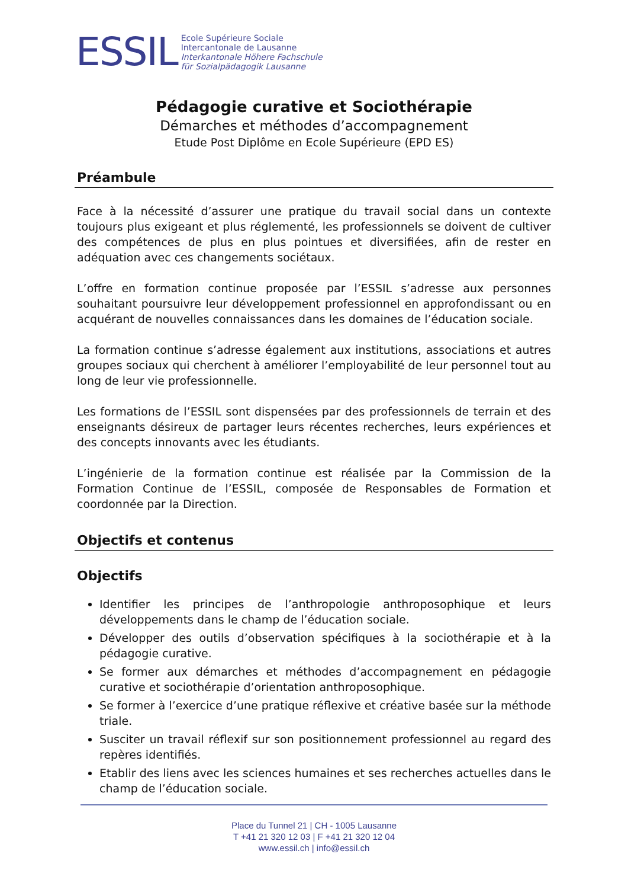ESSIL
Ecole Supérieure Sociale
Intercantonale de Lausanne
Interkantonale Höhere Fachschule
für Sozialpädagogik Lausanne
Pédagogie curative et Sociothérapie
Démarches et méthodes d’accompagnement
Etude Post Diplôme en Ecole Supérieure (EPD ES)
Préambule
Face à la nécessité d’assurer une pratique du travail social dans un contexte toujours plus exigeant et plus réglementé, les professionnels se doivent de cultiver des compétences de plus en plus pointues et diversifiées, afin de rester en adéquation avec ces changements sociétaux.
L’offre en formation continue proposée par l’ESSIL s’adresse aux personnes souhaitant poursuivre leur développement professionnel en approfondissant ou en acquérant de nouvelles connaissances dans les domaines de l’éducation sociale.
La formation continue s’adresse également aux institutions, associations et autres groupes sociaux qui cherchent à améliorer l’employabilité de leur personnel tout au long de leur vie professionnelle.
Les formations de l’ESSIL sont dispensées par des professionnels de terrain et des enseignants désireux de partager leurs récentes recherches, leurs expériences et des concepts innovants avec les étudiants.
L’ingénierie de la formation continue est réalisée par la Commission de la Formation Continue de l’ESSIL, composée de Responsables de Formation et coordonnée par la Direction.
Objectifs et contenus
Objectifs
Identifier les principes de l’anthropologie anthroposophique et leurs développements dans le champ de l’éducation sociale.
Développer des outils d’observation spécifiques à la sociothérapie et à la pédagogie curative.
Se former aux démarches et méthodes d’accompagnement en pédagogie curative et sociothérapie d’orientation anthroposophique.
Se former à l’exercice d’une pratique réflexive et créative basée sur la méthode triale.
Susciter un travail réflexif sur son positionnement professionnel au regard des repères identifiés.
Etablir des liens avec les sciences humaines et ses recherches actuelles dans le champ de l’éducation sociale.
Place du Tunnel 21 | CH - 1005 Lausanne
T +41 21 320 12 03 | F +41 21 320 12 04
www.essil.ch | info@essil.ch